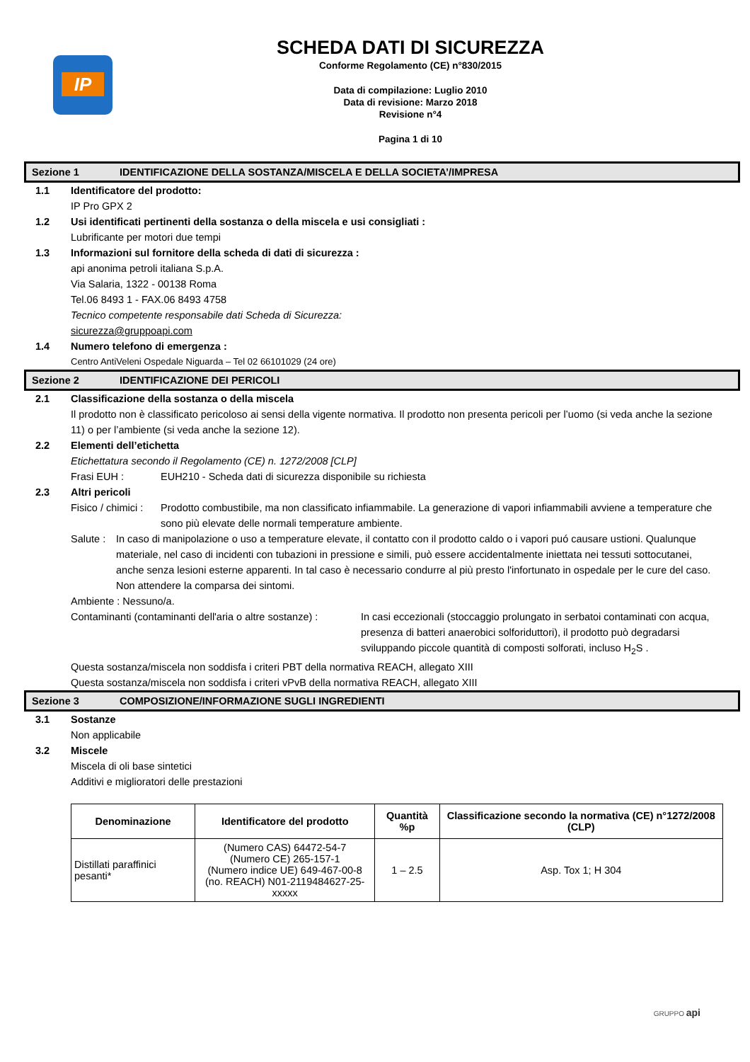IP
SCHEDA DATI DI SICUREZZA
Conforme Regolamento (CE) n°830/2015
Data di compilazione: Luglio 2010
Data di revisione: Marzo 2018
Revisione n°4
Pagina 1 di 10
Sezione 1 IDENTIFICAZIONE DELLA SOSTANZA/MISCELA E DELLA SOCIETA’/IMPRESA
1.1 Identificatore del prodotto:
IP Pro GPX 2
1.2 Usi identificati pertinenti della sostanza o della miscela e usi consigliati :
Lubrificante per motori due tempi
1.3 Informazioni sul fornitore della scheda di dati di sicurezza :
api anonima petroli italiana S.p.A.
Via Salaria, 1322 - 00138 Roma
Tel.06 8493 1 - FAX.06 8493 4758
Tecnico competente responsabile dati Scheda di Sicurezza:
sicurezza@gruppoapi.com
1.4 Numero telefono di emergenza :
Centro AntiVeleni Ospedale Niguarda – Tel 02 66101029 (24 ore)
Sezione 2 IDENTIFICAZIONE DEI PERICOLI
2.1 Classificazione della sostanza o della miscela
Il prodotto non è classificato pericoloso ai sensi della vigente normativa. Il prodotto non presenta pericoli per l’uomo (si veda anche la sezione 11) o per l’ambiente (si veda anche la sezione 12).
2.2 Elementi dell’etichetta
Etichettatura secondo il Regolamento (CE) n. 1272/2008 [CLP]
Frasi EUH : EUH210 - Scheda dati di sicurezza disponibile su richiesta
2.3 Altri pericoli
Fisico / chimici :
Prodotto combustibile, ma non classificato infiammabile. La generazione di vapori infiammabili avviene a temperature che sono più elevate delle normali temperature ambiente.
Salute :
In caso di manipolazione o uso a temperature elevate, il contatto con il prodotto caldo o i vapori puó causare ustioni. Qualunque materiale, nel caso di incidenti con tubazioni in pressione e simili, può essere accidentalmente iniettata nei tessuti sottocutanei, anche senza lesioni esterne apparenti. In tal caso è necessario condurre al più presto l'infortunato in ospedale per le cure del caso. Non attendere la comparsa dei sintomi.
Ambiente : Nessuno/a.
Contaminanti (contaminanti dell'aria o altre sostanze) :
In casi eccezionali (stoccaggio prolungato in serbatoi contaminati con acqua, presenza di batteri anaerobici solforiduttori), il prodotto può degradarsi sviluppando piccole quantità di composti solforati, incluso H<sub>2</sub>S .
Questa sostanza/miscela non soddisfa i criteri PBT della normativa REACH, allegato XIII
Questa sostanza/miscela non soddisfa i criteri vPvB della normativa REACH, allegato XIII
Sezione 3 COMPOSIZIONE/INFORMAZIONE SUGLI INGREDIENTI
3.1 Sostanze
Non applicabile
3.2 Miscele
Miscela di oli base sintetici
Additivi e miglioratori delle prestazioni
| Denominazione | Identificatore del prodotto | Quantità %p | Classificazione secondo la normativa (CE) n°1272/2008 (CLP) |
| --- | --- | --- | --- |
| Distillati paraffinici pesanti* | (Numero CAS) 64472-54-7 (Numero CE) 265-157-1 (Numero indice UE) 649-467-00-8 (no. REACH) N01-2119484627-25-xxxxx | 1 – 2.5 | Asp. Tox 1; H 304 |
GRUPPO api